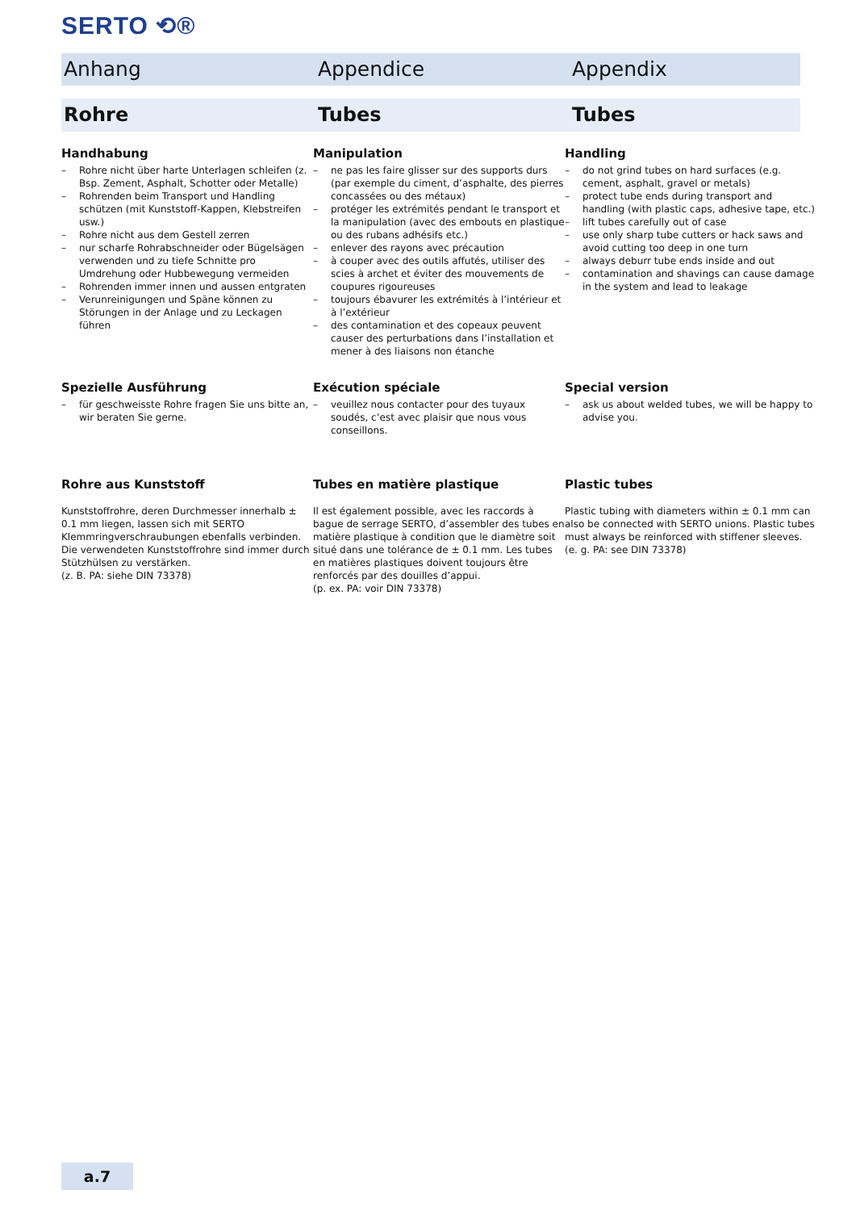SERTO ⟲®
Anhang Appendice Appendix
Rohre Tubes Tubes
Handhabung
– Rohre nicht über harte Unterlagen schleifen (z. Bsp. Zement, Asphalt, Schotter oder Metalle)
– Rohrenden beim Transport und Handling schützen (mit Kunststoff-Kappen, Klebstreifen usw.)
– Rohre nicht aus dem Gestell zerren
– nur scharfe Rohrabschneider oder Bügelsägen verwenden und zu tiefe Schnitte pro Umdrehung oder Hubbewegung vermeiden
– Rohrenden immer innen und aussen entgraten
– Verunreinigungen und Späne können zu Störungen in der Anlage und zu Leckagen führen
Manipulation
– ne pas les faire glisser sur des supports durs (par exemple du ciment, d’asphalte, des pierres concassées ou des métaux)
– protéger les extrémités pendant le transport et la manipulation (avec des embouts en plastique ou des rubans adhésifs etc.)
– enlever des rayons avec précaution
– à couper avec des outils affutés, utiliser des scies à archet et éviter des mouvements de coupures rigoureuses
– toujours ébavurer les extrémités à l’intérieur et à l’extérieur
– des contamination et des copeaux peuvent causer des perturbations dans l’installation et mener à des liaisons non étanche
Handling
– do not grind tubes on hard surfaces (e.g. cement, asphalt, gravel or metals)
– protect tube ends during transport and handling (with plastic caps, adhesive tape, etc.)
– lift tubes carefully out of case
– use only sharp tube cutters or hack saws and avoid cutting too deep in one turn
– always deburr tube ends inside and out
– contamination and shavings can cause damage in the system and lead to leakage
Spezielle Ausführung
– für geschweisste Rohre fragen Sie uns bitte an, wir beraten Sie gerne.
Exécution spéciale
– veuillez nous contacter pour des tuyaux soudés, c’est avec plaisir que nous vous conseillons.
Special version
– ask us about welded tubes, we will be happy to advise you.
Rohre aus Kunststoff
Kunststoffrohre, deren Durchmesser innerhalb ± 0.1 mm liegen, lassen sich mit SERTO Klemmringverschraubungen ebenfalls verbinden. Die verwendeten Kunststoffrohre sind immer durch Stützhülsen zu verstärken.
(z. B. PA: siehe DIN 73378)
Tubes en matière plastique
Il est également possible, avec les raccords à bague de serrage SERTO, d’assembler des tubes en matière plastique à condition que le diamètre soit situé dans une tolérance de ± 0.1 mm. Les tubes en matières plastiques doivent toujours être renforcés par des douilles d’appui.
(p. ex. PA: voir DIN 73378)
Plastic tubes
Plastic tubing with diameters within ± 0.1 mm can also be connected with SERTO unions. Plastic tubes must always be reinforced with stiffener sleeves.
(e. g. PA: see DIN 73378)
a.7